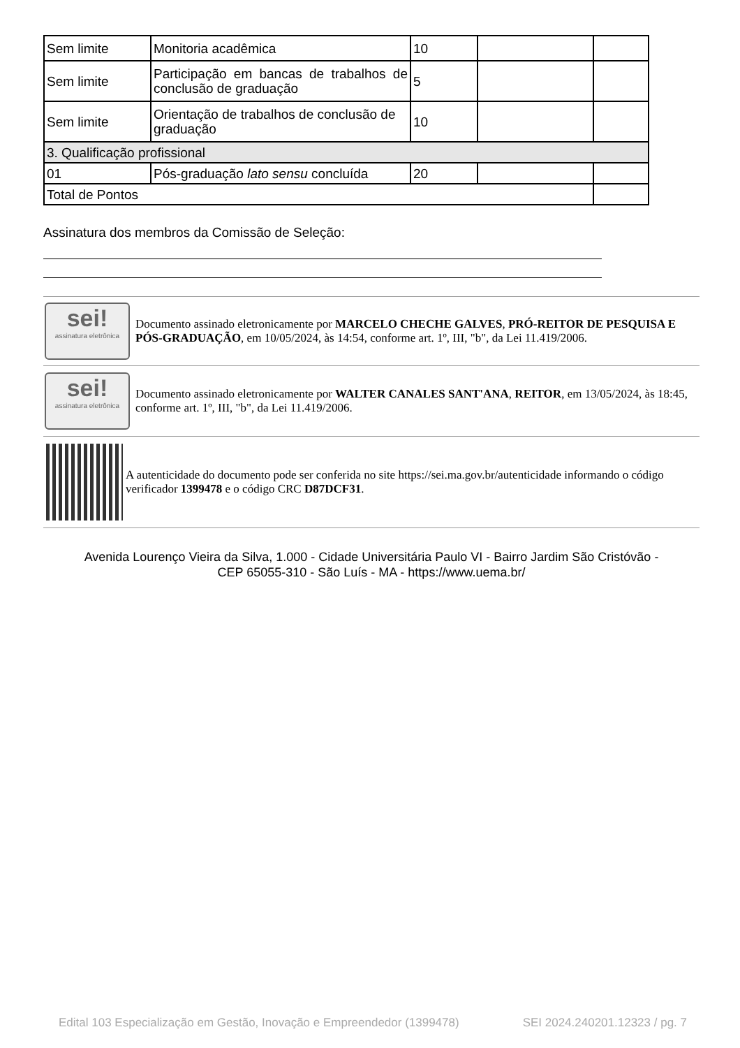| Sem limite | Monitoria acadêmica | 10 | | |
| Sem limite | Participação em bancas de trabalhos de conclusão de graduação | 5 | | |
| Sem limite | Orientação de trabalhos de conclusão de graduação | 10 | | |
| 3. Qualificação profissional | | | | |
| 01 | Pós-graduação lato sensu concluída | 20 | | |
| Total de Pontos | | | | |
Assinatura dos membros da Comissão de Seleção:
sei!
assinatura eletrônica
Documento assinado eletronicamente por MARCELO CHECHE GALVES, PRÓ-REITOR DE PESQUISA E PÓS-GRADUAÇÃO, em 10/05/2024, às 14:54, conforme art. 1º, III, "b", da Lei 11.419/2006.
sei!
assinatura eletrônica
Documento assinado eletronicamente por WALTER CANALES SANT'ANA, REITOR, em 13/05/2024, às 18:45, conforme art. 1º, III, "b", da Lei 11.419/2006.
A autenticidade do documento pode ser conferida no site https://sei.ma.gov.br/autenticidade informando o código verificador 1399478 e o código CRC D87DCF31.
Avenida Lourenço Vieira da Silva, 1.000 - Cidade Universitária Paulo VI - Bairro Jardim São Cristóvão -
CEP 65055-310 - São Luís - MA - https://www.uema.br/
Edital 103 Especialização em Gestão, Inovação e Empreendedor (1399478) SEI 2024.240201.12323 / pg. 7